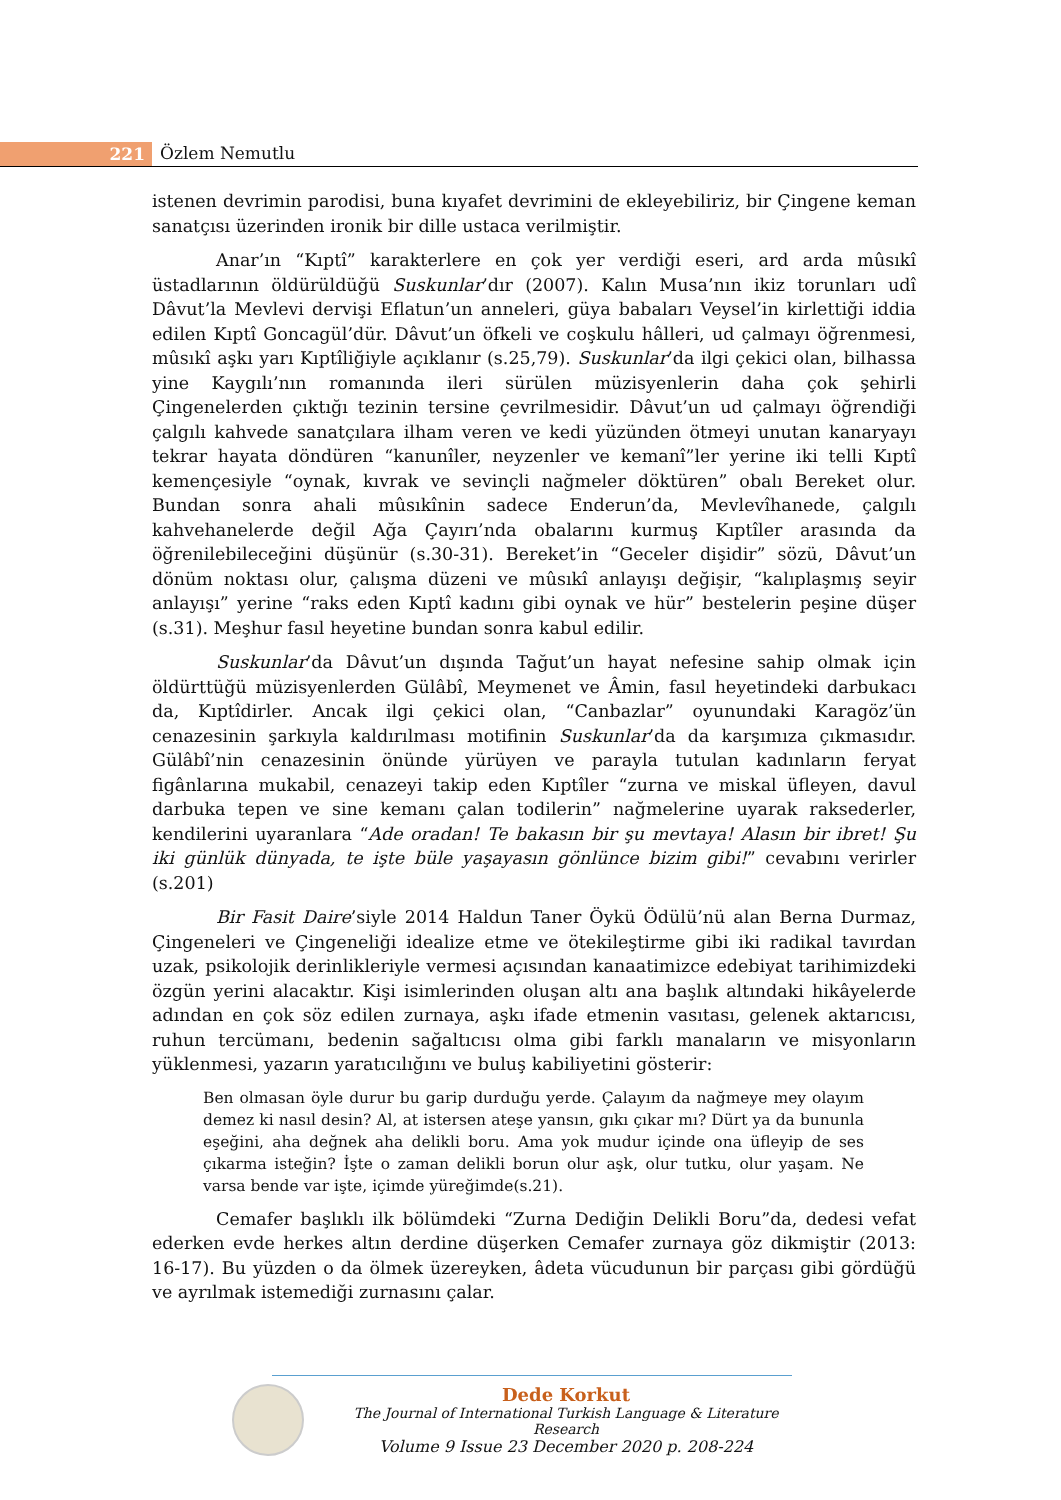221
Özlem Nemutlu
istenen devrimin parodisi, buna kıyafet devrimini de ekleyebiliriz, bir Çingene keman sanatçısı üzerinden ironik bir dille ustaca verilmiştir.
Anar’ın “Kıptî” karakterlere en çok yer verdiği eseri, ard arda mûsıkî üstadlarının öldürüldüğü Suskunlar’dır (2007). Kalın Musa’nın ikiz torunları udî Dâvut’la Mevlevi dervişi Eflatun’un anneleri, güya babaları Veysel’in kirlettiği iddia edilen Kıptî Goncagül’dür. Dâvut’un öfkeli ve coşkulu hâlleri, ud çalmayı öğrenmesi, mûsıkî aşkı yarı Kıptîliğiyle açıklanır (s.25,79). Suskunlar’da ilgi çekici olan, bilhassa yine Kaygılı’nın romanında ileri sürülen müzisyenlerin daha çok şehirli Çingenelerden çıktığı tezinin tersine çevrilmesidir. Dâvut’un ud çalmayı öğrendiği çalgılı kahvede sanatçılara ilham veren ve kedi yüzünden ötmeyi unutan kanaryayı tekrar hayata döndüren “kanunîler, neyzenler ve kemanî”ler yerine iki telli Kıptî kemençesiyle “oynak, kıvrak ve sevinçli nağmeler döktüren” obalı Bereket olur. Bundan sonra ahali mûsıkînin sadece Enderun’da, Mevlevîhanede, çalgılı kahvehanelerde değil Ağa Çayırı’nda obalarını kurmuş Kıptîler arasında da öğrenilebileceğini düşünür (s.30-31). Bereket’in “Geceler dişidir” sözü, Dâvut’un dönüm noktası olur, çalışma düzeni ve mûsıkî anlayışı değişir, “kalıplaşmış seyir anlayışı” yerine “raks eden Kıptî kadını gibi oynak ve hür” bestelerin peşine düşer (s.31). Meşhur fasıl heyetine bundan sonra kabul edilir.
Suskunlar’da Dâvut’un dışında Tağut’un hayat nefesine sahip olmak için öldürttüğü müzisyenlerden Gülâbî, Meymenet ve Âmin, fasıl heyetindeki darbukacı da, Kıptîdirler. Ancak ilgi çekici olan, “Canbazlar” oyunundaki Karagöz’ün cenazesinin şarkıyla kaldırılması motifinin Suskunlar’da da karşımıza çıkmasıdır. Gülâbî’nin cenazesinin önünde yürüyen ve parayla tutulan kadınların feryat figânlarına mukabil, cenazeyi takip eden Kıptîler “zurna ve miskal üfleyen, davul darbuka tepen ve sine kemanı çalan todilerin” nağmelerine uyarak raksederler, kendilerini uyaranlara “Ade oradan! Te bakasın bir şu mevtaya! Alasın bir ibret! Şu iki günlük dünyada, te işte büle yaşayasın gönlünce bizim gibi!” cevabını verirler (s.201)
Bir Fasit Daire’siyle 2014 Haldun Taner Öykü Ödülü’nü alan Berna Durmaz, Çingeneleri ve Çingeneliği idealize etme ve ötekileştirme gibi iki radikal tavırdan uzak, psikolojik derinlikleriyle vermesi açısından kanaatimizce edebiyat tarihimizdeki özgün yerini alacaktır. Kişi isimlerinden oluşan altı ana başlık altındaki hikâyelerde adından en çok söz edilen zurnaya, aşkı ifade etmenin vasıtası, gelenek aktarıcısı, ruhun tercümanı, bedenin sağaltıcısı olma gibi farklı manaların ve misyonların yüklenmesi, yazarın yaratıcılığını ve buluş kabiliyetini gösterir:
Ben olmasan öyle durur bu garip durduğu yerde. Çalayım da nağmeye mey olayım demez ki nasıl desin? Al, at istersen ateşe yansın, gıkı çıkar mı? Dürt ya da bununla eşeğini, aha değnek aha delikli boru. Ama yok mudur içinde ona üfleyip de ses çıkarma isteğin? İşte o zaman delikli borun olur aşk, olur tutku, olur yaşam. Ne varsa bende var işte, içimde yüreğimde(s.21).
Cemafer başlıklı ilk bölümdeki “Zurna Dediğin Delikli Boru”da, dedesi vefat ederken evde herkes altın derdine düşerken Cemafer zurnaya göz dikmiştir (2013: 16-17). Bu yüzden o da ölmek üzereyken, âdeta vücudunun bir parçası gibi gördüğü ve ayrılmak istemediği zurnasını çalar.
Dede Korkut
The Journal of International Turkish Language & Literature Research
Volume 9 Issue 23 December 2020 p. 208-224